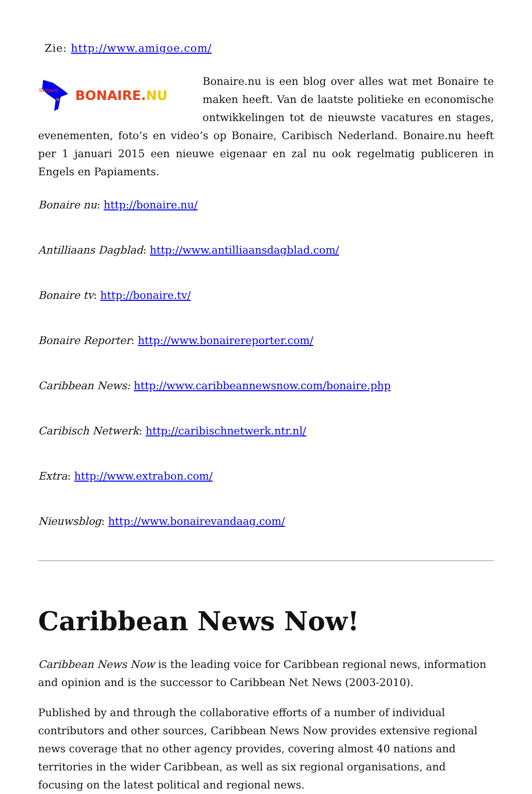Zie: http://www.amigoe.com/
Bonaire
Nu
BONAIRE.NU
Bonaire.nu is een blog over alles wat met Bonaire te maken heeft. Van de laatste politieke en economische ontwikkelingen tot de nieuwste vacatures en stages, evenementen, foto’s en video’s op Bonaire, Caribisch Nederland. Bonaire.nu heeft per 1 januari 2015 een nieuwe eigenaar en zal nu ook regelmatig publiceren in Engels en Papiaments.
Bonaire nu: http://bonaire.nu/
Antilliaans Dagblad: http://www.antilliaansdagblad.com/
Bonaire tv: http://bonaire.tv/
Bonaire Reporter: http://www.bonairereporter.com/
Caribbean News: http://www.caribbeannewsnow.com/bonaire.php
Caribisch Netwerk: http://caribischnetwerk.ntr.nl/
Extra: http://www.extrabon.com/
Nieuwsblog: http://www.bonairevandaag.com/
Caribbean News Now!
Caribbean News Now is the leading voice for Caribbean regional news, information and opinion and is the successor to Caribbean Net News (2003-2010).
Published by and through the collaborative efforts of a number of individual contributors and other sources, Caribbean News Now provides extensive regional news coverage that no other agency provides, covering almost 40 nations and territories in the wider Caribbean, as well as six regional organisations, and focusing on the latest political and regional news.